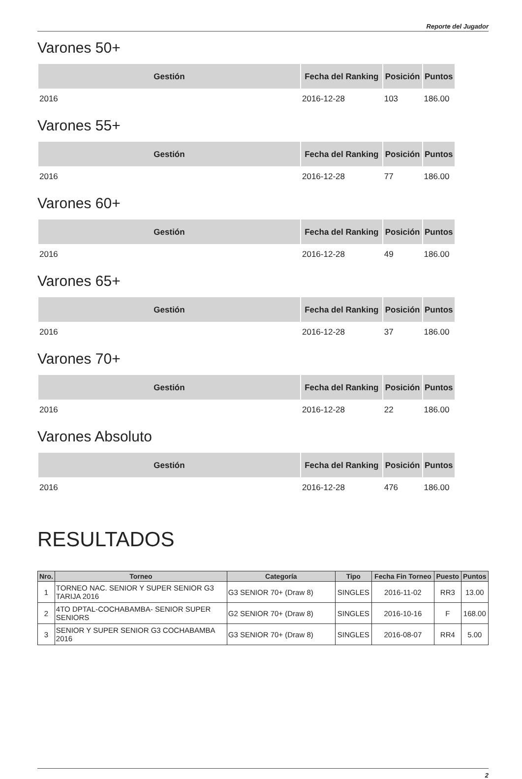Reporte del Jugador
Varones 50+
| Gestión | Fecha del Ranking | Posición | Puntos |
| --- | --- | --- | --- |
| 2016 | 2016-12-28 | 103 | 186.00 |
Varones 55+
| Gestión | Fecha del Ranking | Posición | Puntos |
| --- | --- | --- | --- |
| 2016 | 2016-12-28 | 77 | 186.00 |
Varones 60+
| Gestión | Fecha del Ranking | Posición | Puntos |
| --- | --- | --- | --- |
| 2016 | 2016-12-28 | 49 | 186.00 |
Varones 65+
| Gestión | Fecha del Ranking | Posición | Puntos |
| --- | --- | --- | --- |
| 2016 | 2016-12-28 | 37 | 186.00 |
Varones 70+
| Gestión | Fecha del Ranking | Posición | Puntos |
| --- | --- | --- | --- |
| 2016 | 2016-12-28 | 22 | 186.00 |
Varones Absoluto
| Gestión | Fecha del Ranking | Posición | Puntos |
| --- | --- | --- | --- |
| 2016 | 2016-12-28 | 476 | 186.00 |
RESULTADOS
| Nro. | Torneo | Categoría | Tipo | Fecha Fin Torneo | Puesto | Puntos |
| --- | --- | --- | --- | --- | --- | --- |
| 1 | TORNEO NAC. SENIOR Y SUPER SENIOR G3 TARIJA 2016 | G3 SENIOR 70+ (Draw 8) | SINGLES | 2016-11-02 | RR3 | 13.00 |
| 2 | 4TO DPTAL-COCHABAMBA- SENIOR SUPER SENIORS | G2 SENIOR 70+ (Draw 8) | SINGLES | 2016-10-16 | F | 168.00 |
| 3 | SENIOR Y SUPER SENIOR G3 COCHABAMBA 2016 | G3 SENIOR 70+ (Draw 8) | SINGLES | 2016-08-07 | RR4 | 5.00 |
2